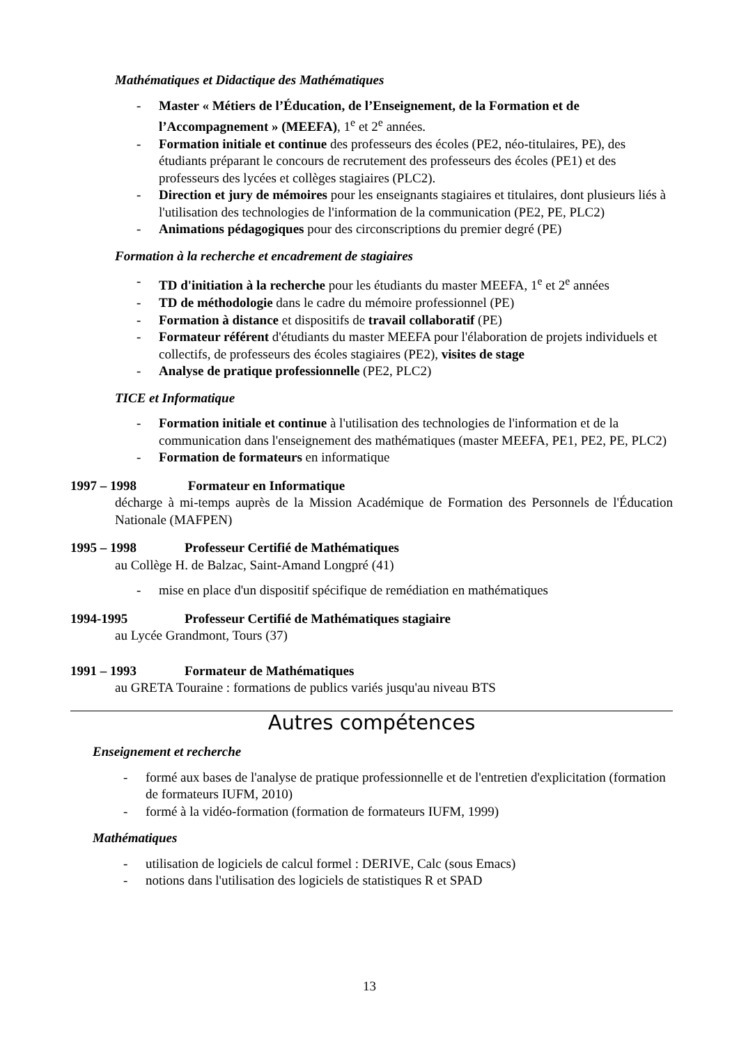Mathématiques et Didactique des Mathématiques
- Master « Métiers de l’Éducation, de l’Enseignement, de la Formation et de l’Accompagnement » (MEEFA), 1<sup>e</sup> et 2<sup>e</sup> années.
- Formation initiale et continue des professeurs des écoles (PE2, néo-titulaires, PE), des étudiants préparant le concours de recrutement des professeurs des écoles (PE1) et des professeurs des lycées et collèges stagiaires (PLC2).
- Direction et jury de mémoires pour les enseignants stagiaires et titulaires, dont plusieurs liés à l'utilisation des technologies de l'information de la communication (PE2, PE, PLC2)
- Animations pédagogiques pour des circonscriptions du premier degré (PE)
Formation à la recherche et encadrement de stagiaires
- TD d'initiation à la recherche pour les étudiants du master MEEFA, 1<sup>e</sup> et 2<sup>e</sup> années
- TD de méthodologie dans le cadre du mémoire professionnel (PE)
- Formation à distance et dispositifs de travail collaboratif (PE)
- Formateur référent d'étudiants du master MEEFA pour l'élaboration de projets individuels et collectifs, de professeurs des écoles stagiaires (PE2), visites de stage
- Analyse de pratique professionnelle (PE2, PLC2)
TICE et Informatique
- Formation initiale et continue à l'utilisation des technologies de l'information et de la communication dans l'enseignement des mathématiques (master MEEFA, PE1, PE2, PE, PLC2)
- Formation de formateurs en informatique
1997 – 1998 Formateur en Informatique
décharge à mi-temps auprès de la Mission Académique de Formation des Personnels de l'Éducation Nationale (MAFPEN)
1995 – 1998 Professeur Certifié de Mathématiques
au Collège H. de Balzac, Saint-Amand Longpré (41)
- mise en place d'un dispositif spécifique de remédiation en mathématiques
1994-1995 Professeur Certifié de Mathématiques stagiaire
au Lycée Grandmont, Tours (37)
1991 – 1993 Formateur de Mathématiques
au GRETA Touraine : formations de publics variés jusqu'au niveau BTS
Autres compétences
Enseignement et recherche
- formé aux bases de l'analyse de pratique professionnelle et de l'entretien d'explicitation (formation de formateurs IUFM, 2010)
- formé à la vidéo-formation (formation de formateurs IUFM, 1999)
Mathématiques
- utilisation de logiciels de calcul formel : DERIVE, Calc (sous Emacs)
- notions dans l'utilisation des logiciels de statistiques R et SPAD
13